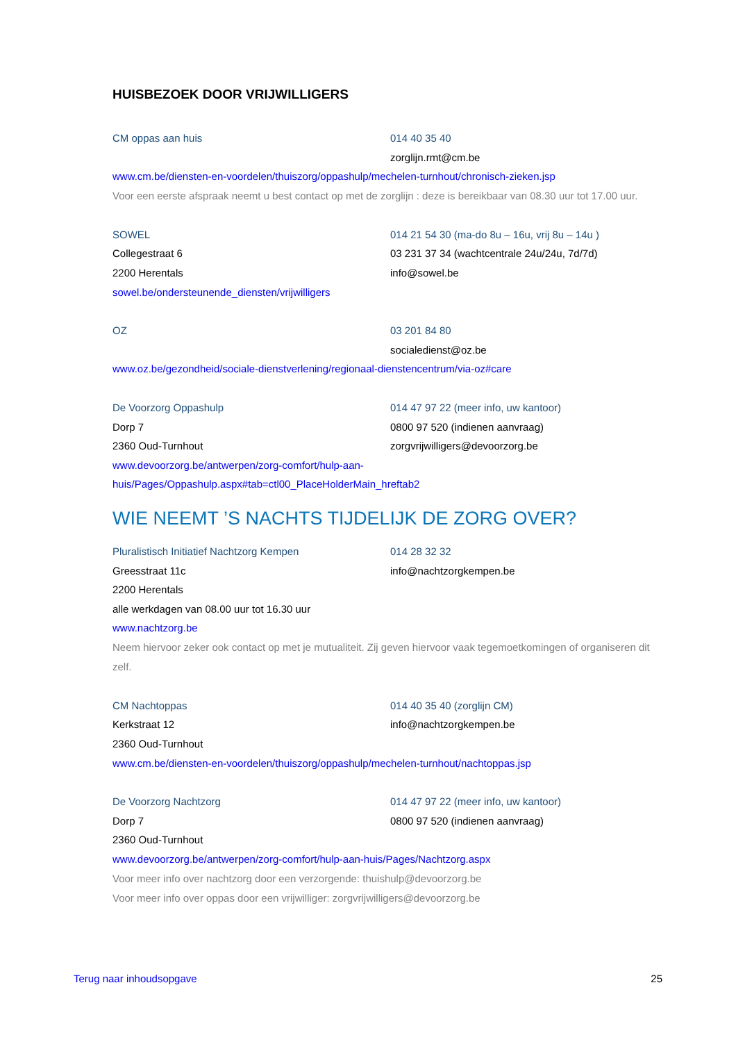HUISBEZOEK DOOR VRIJWILLIGERS
CM oppas aan huis 014 40 35 40
zorglijn.rmt@cm.be
www.cm.be/diensten-en-voordelen/thuiszorg/oppashulp/mechelen-turnhout/chronisch-zieken.jsp
Voor een eerste afspraak neemt u best contact op met de zorglijn : deze is bereikbaar van 08.30 uur tot 17.00 uur.
SOWEL 014 21 54 30 (ma-do 8u – 16u, vrij 8u – 14u )
Collegestraat 6 03 231 37 34 (wachtcentrale 24u/24u, 7d/7d)
2200 Herentals info@sowel.be
sowel.be/ondersteunende_diensten/vrijwilligers
OZ 03 201 84 80
socialedienst@oz.be
www.oz.be/gezondheid/sociale-dienstverlening/regionaal-dienstencentrum/via-oz#care
De Voorzorg Oppashulp 014 47 97 22 (meer info, uw kantoor)
Dorp 7 0800 97 520 (indienen aanvraag)
2360 Oud-Turnhout zorgvrijwilligers@devoorzorg.be
www.devoorzorg.be/antwerpen/zorg-comfort/hulp-aan-
huis/Pages/Oppashulp.aspx#tab=ctl00_PlaceHolderMain_hreftab2
WIE NEEMT ’S NACHTS TIJDELIJK DE ZORG OVER?
Pluralistisch Initiatief Nachtzorg Kempen 014 28 32 32
Greesstraat 11c info@nachtzorgkempen.be
2200 Herentals
alle werkdagen van 08.00 uur tot 16.30 uur
www.nachtzorg.be
Neem hiervoor zeker ook contact op met je mutualiteit. Zij geven hiervoor vaak tegemoetkomingen of organiseren dit zelf.
CM Nachtoppas 014 40 35 40 (zorglijn CM)
Kerkstraat 12 info@nachtzorgkempen.be
2360 Oud-Turnhout
www.cm.be/diensten-en-voordelen/thuiszorg/oppashulp/mechelen-turnhout/nachtoppas.jsp
De Voorzorg Nachtzorg 014 47 97 22 (meer info, uw kantoor)
Dorp 7 0800 97 520 (indienen aanvraag)
2360 Oud-Turnhout
www.devoorzorg.be/antwerpen/zorg-comfort/hulp-aan-huis/Pages/Nachtzorg.aspx
Voor meer info over nachtzorg door een verzorgende: thuishulp@devoorzorg.be
Voor meer info over oppas door een vrijwilliger: zorgvrijwilligers@devoorzorg.be
Terug naar inhoudsopgave 25